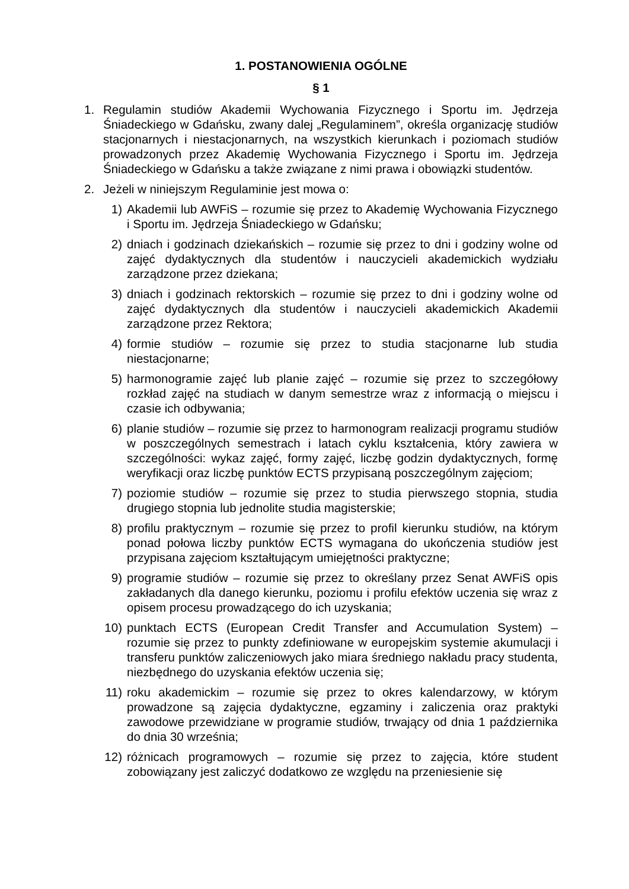1. POSTANOWIENIA OGÓLNE
§ 1
1. Regulamin studiów Akademii Wychowania Fizycznego i Sportu im. Jędrzeja Śniadeckiego w Gdańsku, zwany dalej „Regulaminem”, określa organizację studiów stacjonarnych i niestacjonarnych, na wszystkich kierunkach i poziomach studiów prowadzonych przez Akademię Wychowania Fizycznego i Sportu im. Jędrzeja Śniadeckiego w Gdańsku a także związane z nimi prawa i obowiązki studentów.
2. Jeżeli w niniejszym Regulaminie jest mowa o:
1) Akademii lub AWFiS – rozumie się przez to Akademię Wychowania Fizycznego i Sportu im. Jędrzeja Śniadeckiego w Gdańsku;
2) dniach i godzinach dziekańskich – rozumie się przez to dni i godziny wolne od zajęć dydaktycznych dla studentów i nauczycieli akademickich wydziału zarządzone przez dziekana;
3) dniach i godzinach rektorskich – rozumie się przez to dni i godziny wolne od zajęć dydaktycznych dla studentów i nauczycieli akademickich Akademii zarządzone przez Rektora;
4) formie studiów – rozumie się przez to studia stacjonarne lub studia niestacjonarne;
5) harmonogramie zajęć lub planie zajęć – rozumie się przez to szczegółowy rozkład zajęć na studiach w danym semestrze wraz z informacją o miejscu i czasie ich odbywania;
6) planie studiów – rozumie się przez to harmonogram realizacji programu studiów w poszczególnych semestrach i latach cyklu kształcenia, który zawiera w szczególności: wykaz zajęć, formy zajęć, liczbę godzin dydaktycznych, formę weryfikacji oraz liczbę punktów ECTS przypisaną poszczególnym zajęciom;
7) poziomie studiów – rozumie się przez to studia pierwszego stopnia, studia drugiego stopnia lub jednolite studia magisterskie;
8) profilu praktycznym – rozumie się przez to profil kierunku studiów, na którym ponad połowa liczby punktów ECTS wymagana do ukończenia studiów jest przypisana zajęciom kształtującym umiejętności praktyczne;
9) programie studiów – rozumie się przez to określany przez Senat AWFiS opis zakładanych dla danego kierunku, poziomu i profilu efektów uczenia się wraz z opisem procesu prowadzącego do ich uzyskania;
10) punktach ECTS (European Credit Transfer and Accumulation System) – rozumie się przez to punkty zdefiniowane w europejskim systemie akumulacji i transferu punktów zaliczeniowych jako miara średniego nakładu pracy studenta, niezbędnego do uzyskania efektów uczenia się;
11) roku akademickim – rozumie się przez to okres kalendarzowy, w którym prowadzone są zajęcia dydaktyczne, egzaminy i zaliczenia oraz praktyki zawodowe przewidziane w programie studiów, trwający od dnia 1 października do dnia 30 września;
12) różnicach programowych – rozumie się przez to zajęcia, które student zobowiązany jest zaliczyć dodatkowo ze względu na przeniesienie się